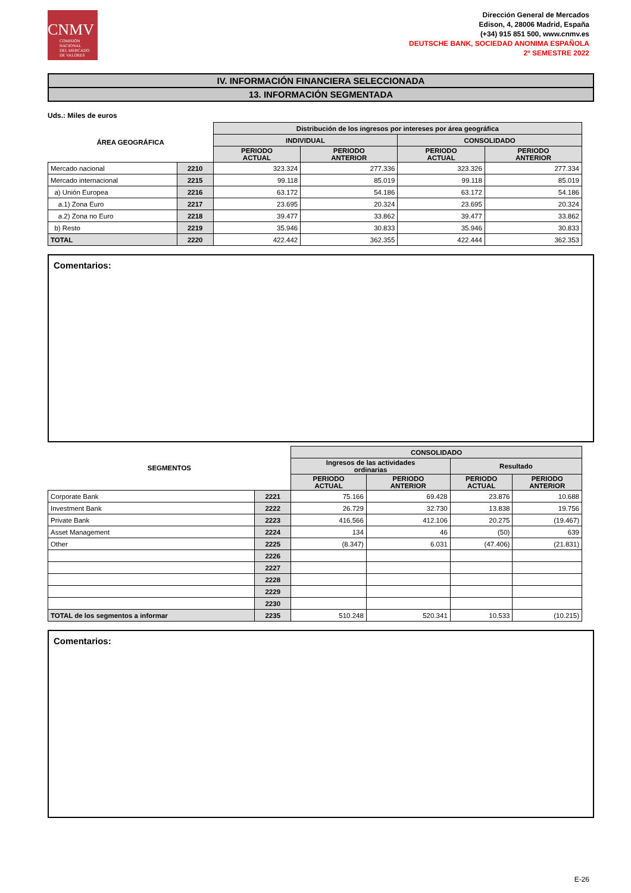CNMV
COMISIÓN
NACIONAL
DEL MERCADO
DE VALORES
Dirección General de Mercados
Edison, 4, 28006 Madrid, España
(+34) 915 851 500, www.cnmv.es
DEUTSCHE BANK, SOCIEDAD ANONIMA ESPAÑOLA
2º SEMESTRE 2022
IV. INFORMACIÓN FINANCIERA SELECCIONADA
13. INFORMACIÓN SEGMENTADA
Uds.: Miles de euros
| ÁREA GEOGRÁFICA | | Distribución de los ingresos por intereses por área geográfica | | | |
| --- | --- | --- | --- | --- | --- |
| | | INDIVIDUAL | | CONSOLIDADO | |
| | | PERIODO ACTUAL | PERIODO ANTERIOR | PERIODO ACTUAL | PERIODO ANTERIOR |
| Mercado nacional | 2210 | 323.324 | 277.336 | 323.326 | 277.334 |
| Mercado internacional | 2215 | 99.118 | 85.019 | 99.118 | 85.019 |
| a) Unión Europea | 2216 | 63.172 | 54.186 | 63.172 | 54.186 |
| a.1) Zona Euro | 2217 | 23.695 | 20.324 | 23.695 | 20.324 |
| a.2) Zona no Euro | 2218 | 39.477 | 33.862 | 39.477 | 33.862 |
| b) Resto | 2219 | 35.946 | 30.833 | 35.946 | 30.833 |
| TOTAL | 2220 | 422.442 | 362.355 | 422.444 | 362.353 |
Comentarios:
| SEGMENTOS | | CONSOLIDADO | | | |
| --- | --- | --- | --- | --- | --- |
| | | Ingresos de las actividades ordinarias | | Resultado | |
| | | PERIODO ACTUAL | PERIODO ANTERIOR | PERIODO ACTUAL | PERIODO ANTERIOR |
| Corporate Bank | 2221 | 75.166 | 69.428 | 23.876 | 10.688 |
| Investment Bank | 2222 | 26.729 | 32.730 | 13.838 | 19.756 |
| Private Bank | 2223 | 416.566 | 412.106 | 20.275 | (19.467) |
| Asset Management | 2224 | 134 | 46 | (50) | 639 |
| Other | 2225 | (8.347) | 6.031 | (47.406) | (21.831) |
| | 2226 | | | | |
| | 2227 | | | | |
| | 2228 | | | | |
| | 2229 | | | | |
| | 2230 | | | | |
| TOTAL de los segmentos a informar | 2235 | 510.248 | 520.341 | 10.533 | (10.215) |
Comentarios:
E-26